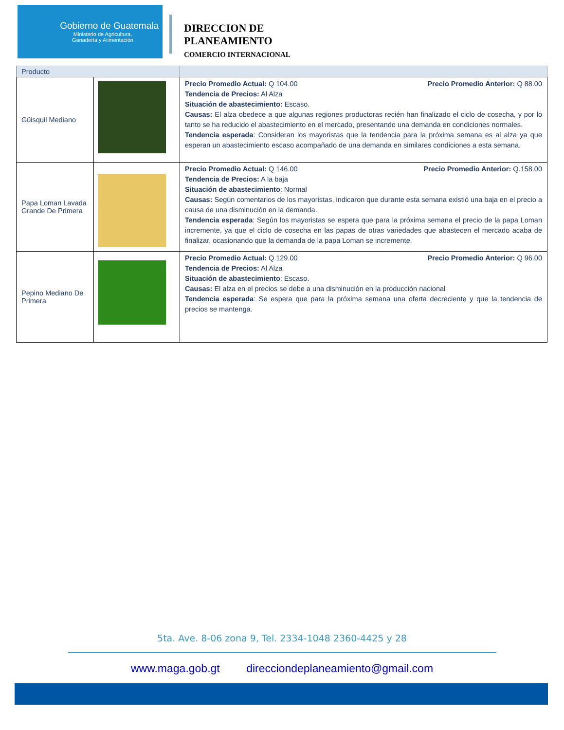Gobierno de Guatemala
Ministerio de Agricultura,
Ganadería y Alimentación
DIRECCION DE
PLANEAMIENTO
COMERCIO INTERNACIONAL
| Producto | | |
| --- | --- | --- |
| Güisquil Mediano | | Precio Promedio Actual: Q 104.00 Precio Promedio Anterior: Q 88.00 Tendencia de Precios: Al Alza Situación de abastecimiento: Escaso. Causas: El alza obedece a que algunas regiones productoras recién han finalizado el ciclo de cosecha, y por lo tanto se ha reducido el abastecimiento en el mercado, presentando una demanda en condiciones normales. Tendencia esperada : Consideran los mayoristas que la tendencia para la próxima semana es al alza ya que esperan un abastecimiento escaso acompañado de una demanda en similares condiciones a esta semana. |
| Papa Loman Lavada Grande De Primera | | Precio Promedio Actual: Q 146.00 Precio Promedio Anterior: Q.158.00 Tendencia de Precios: A la baja Situación de abastecimiento : Normal Causas: Según comentarios de los mayoristas, indicaron que durante esta semana existió una baja en el precio a causa de una disminución en la demanda. Tendencia esperada : Según los mayoristas se espera que para la próxima semana el precio de la papa Loman incremente, ya que el ciclo de cosecha en las papas de otras variedades que abastecen el mercado acaba de finalizar, ocasionando que la demanda de la papa Loman se incremente. |
| Pepino Mediano De Primera | | Precio Promedio Actual: Q 129.00 Precio Promedio Anterior: Q 96.00 Tendencia de Precios: Al Alza Situación de abastecimiento : Escaso. Causas: El alza en el precios se debe a una disminución en la producción nacional Tendencia esperada : Se espera que para la próxima semana una oferta decreciente y que la tendencia de precios se mantenga. |
5ta. Ave. 8-06 zona 9, Tel. 2334-1048 2360-4425 y 28
www.maga.gob.gt direcciondeplaneamiento@gmail.com